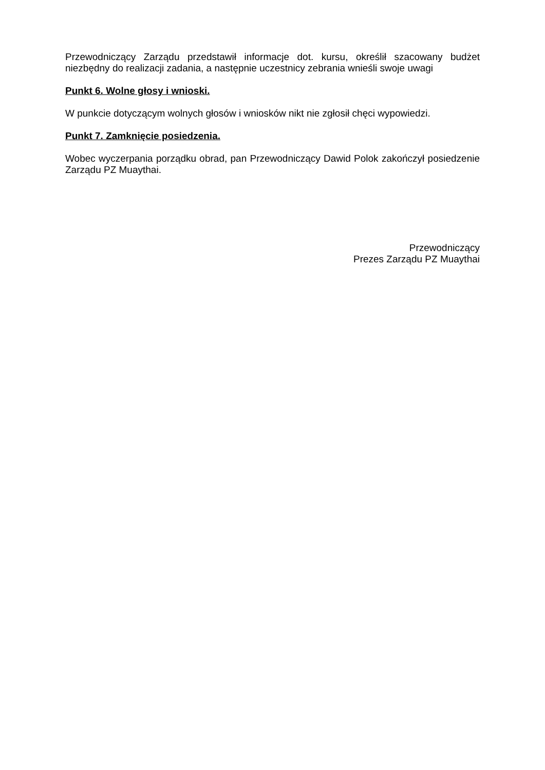Przewodniczący Zarządu przedstawił informacje dot. kursu, określił szacowany budżet niezbędny do realizacji zadania, a następnie uczestnicy zebrania wnieśli swoje uwagi
Punkt 6. Wolne głosy i wnioski.
W punkcie dotyczącym wolnych głosów i wniosków nikt nie zgłosił chęci wypowiedzi.
Punkt 7. Zamknięcie posiedzenia.
Wobec wyczerpania porządku obrad, pan Przewodniczący Dawid Polok zakończył posiedzenie Zarządu PZ Muaythai.
Przewodniczący
Prezes Zarządu PZ Muaythai